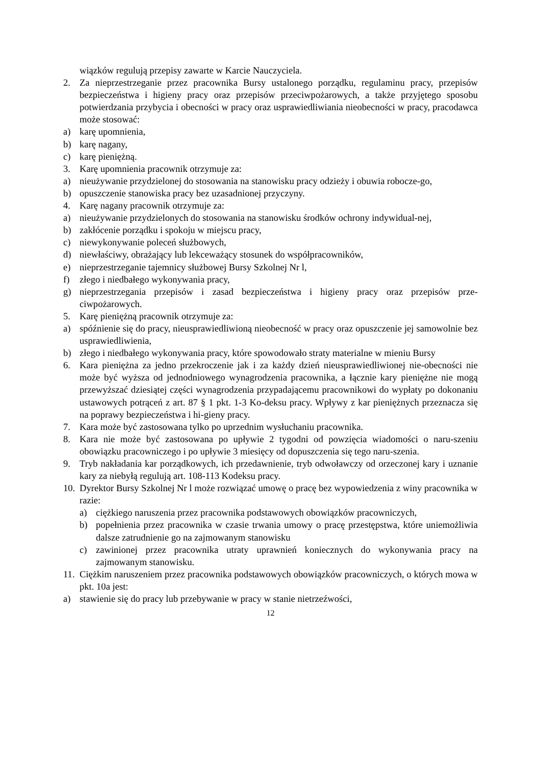wiązków regulują przepisy zawarte w Karcie Nauczyciela.
2. Za nieprzestrzeganie przez pracownika Bursy ustalonego porządku, regulaminu pracy, przepisów bezpieczeństwa i higieny pracy oraz przepisów przeciwpożarowych, a także przyjętego sposobu potwierdzania przybycia i obecności w pracy oraz usprawiedliwiania nieobecności w pracy, pracodawca może stosować:
a) karę upomnienia,
b) karę nagany,
c) karę pieniężną.
3. Karę upomnienia pracownik otrzymuje za:
a) nieużywanie przydzielonej do stosowania na stanowisku pracy odzieży i obuwia robocze-go,
b) opuszczenie stanowiska pracy bez uzasadnionej przyczyny.
4. Karę nagany pracownik otrzymuje za:
a) nieużywanie przydzielonych do stosowania na stanowisku środków ochrony indywidual-nej,
b) zakłócenie porządku i spokoju w miejscu pracy,
c) niewykonywanie poleceń służbowych,
d) niewłaściwy, obrażający lub lekceważący stosunek do współpracowników,
e) nieprzestrzeganie tajemnicy służbowej Bursy Szkolnej Nr l,
f) złego i niedbałego wykonywania pracy,
g) nieprzestrzegania przepisów i zasad bezpieczeństwa i higieny pracy oraz przepisów prze-ciwpożarowych.
5. Karę pieniężną pracownik otrzymuje za:
a) spóźnienie się do pracy, nieusprawiedliwioną nieobecność w pracy oraz opuszczenie jej samowolnie bez usprawiedliwienia,
b) złego i niedbałego wykonywania pracy, które spowodowało straty materialne w mieniu Bursy
6. Kara pieniężna za jedno przekroczenie jak i za każdy dzień nieusprawiedliwionej nie-obecności nie może być wyższa od jednodniowego wynagrodzenia pracownika, a łącznie kary pieniężne nie mogą przewyższać dziesiątej części wynagrodzenia przypadającemu pracownikowi do wypłaty po dokonaniu ustawowych potrąceń z art. 87 § 1 pkt. 1-3 Ko-deksu pracy. Wpływy z kar pieniężnych przeznacza się na poprawy bezpieczeństwa i hi-gieny pracy.
7. Kara może być zastosowana tylko po uprzednim wysłuchaniu pracownika.
8. Kara nie może być zastosowana po upływie 2 tygodni od powzięcia wiadomości o naru-szeniu obowiązku pracowniczego i po upływie 3 miesięcy od dopuszczenia się tego naru-szenia.
9. Tryb nakładania kar porządkowych, ich przedawnienie, tryb odwoławczy od orzeczonej kary i uznanie kary za niebyłą regulują art. 108-113 Kodeksu pracy.
10. Dyrektor Bursy Szkolnej Nr l może rozwiązać umowę o pracę bez wypowiedzenia z winy pracownika w razie:
a) ciężkiego naruszenia przez pracownika podstawowych obowiązków pracowniczych,
b) popełnienia przez pracownika w czasie trwania umowy o pracę przestępstwa, które uniemożliwia dalsze zatrudnienie go na zajmowanym stanowisku
c) zawinionej przez pracownika utraty uprawnień koniecznych do wykonywania pracy na zajmowanym stanowisku.
11. Ciężkim naruszeniem przez pracownika podstawowych obowiązków pracowniczych, o których mowa w pkt. 10a jest:
a) stawienie się do pracy lub przebywanie w pracy w stanie nietrzeźwości,
12